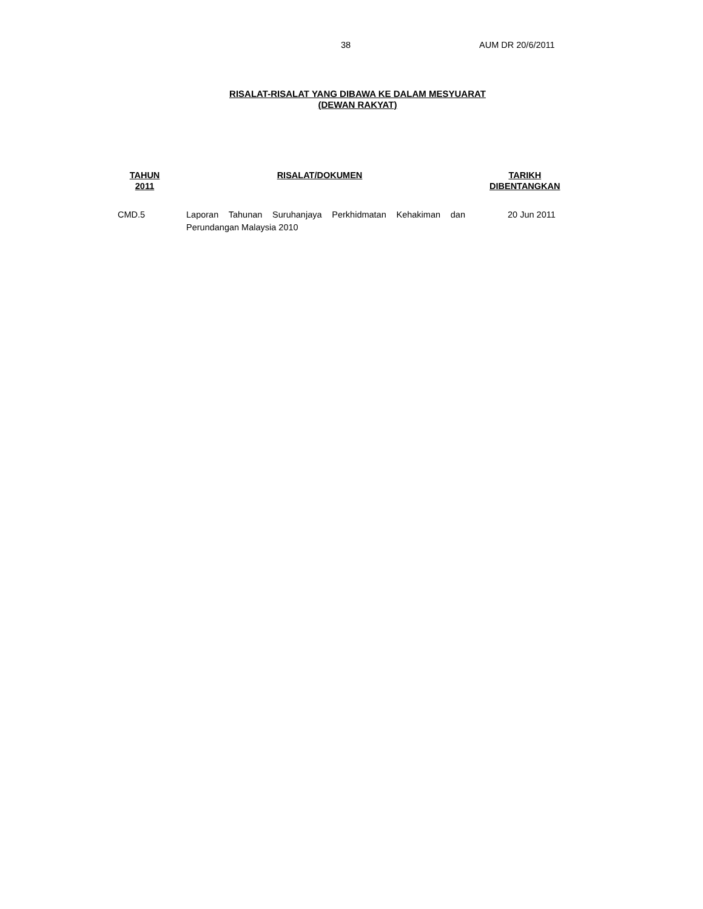38 AUM DR 20/6/2011
RISALAT-RISALAT YANG DIBAWA KE DALAM MESYUARAT
(DEWAN RAKYAT)
| TAHUN 2011 | RISALAT/DOKUMEN | TARIKH DIBENTANGKAN |
| --- | --- | --- |
| CMD.5 | Laporan Tahunan Suruhanjaya Perkhidmatan Kehakiman dan Perundangan Malaysia 2010 | 20 Jun 2011 |